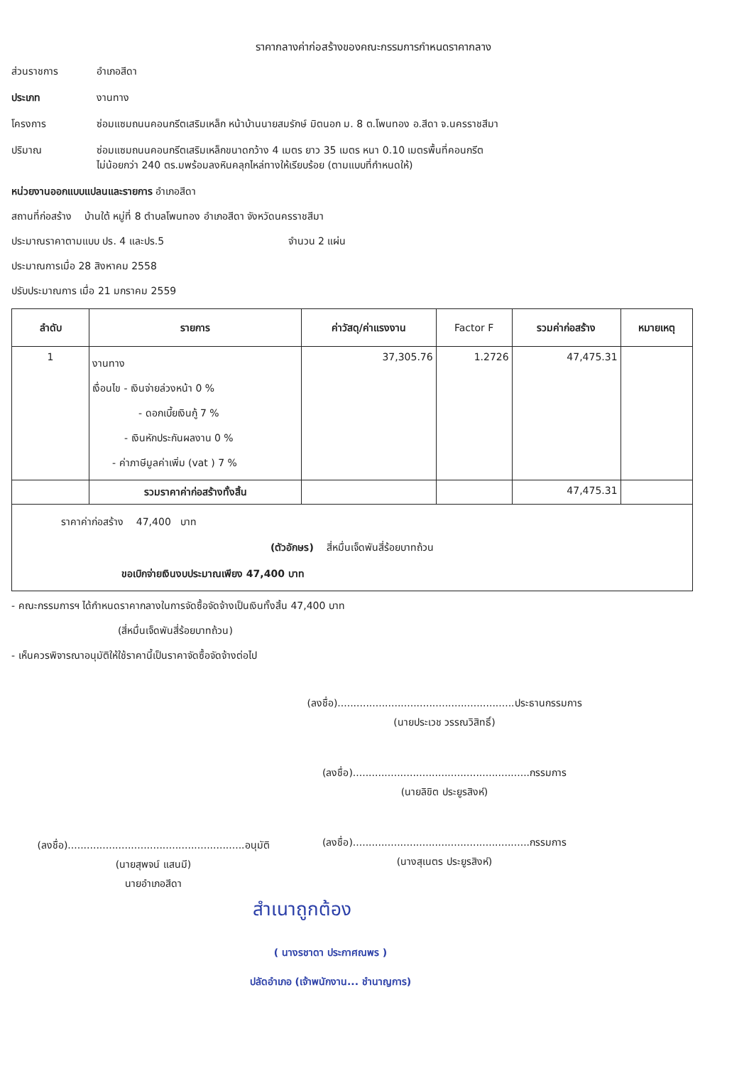ราคากลางค่าก่อสร้างของคณะกรรมการกำหนดราคากลาง
ส่วนราชการ อำเภอสีดา
ประเภท งานทาง
โครงการ ซ่อมแซมถนนคอนกรีตเสริมเหล็ก หน้าบ้านนายสมรักษ์ มิตนอก ม. 8 ต.โพนทอง อ.สีดา จ.นครราชสีมา
ปริมาณ ซ่อมแซมถนนคอนกรีตเสริมเหล็กขนาดกว้าง 4 เมตร ยาว 35 เมตร หนา 0.10 เมตรพื้นที่คอนกรีต
ไม่น้อยกว่า 240 ตร.มพร้อมลงหินคลุกไหล่ทางให้เรียบร้อย (ตามแบบที่กำหนดให้)
หน่วยงานออกแบบแปลนและรายการ อำเภอสีดา
สถานที่ก่อสร้าง บ้านใต้ หมู่ที่ 8 ตำบลโพนทอง อำเภอสีดา จังหวัดนครราชสีมา
ประมาณราคาตามแบบ ปร. 4 และปร.5 จำนวน 2 แผ่น
ประมาณการเมื่อ 28 สิงหาคม 2558
ปรับประมาณการ เมื่อ 21 มกราคม 2559
| ลำดับ | รายการ | ค่าวัสดุ/ค่าแรงงาน | Factor F | รวมค่าก่อสร้าง | หมายเหตุ |
| --- | --- | --- | --- | --- | --- |
| 1 | งานทาง เงื่อนไข - เงินจ่ายล่วงหน้า 0 % - ดอกเบี้ยเงินกู้ 7 % - เงินหักประกันผลงาน 0 % - ค่าภาษีมูลค่าเพิ่ม (vat ) 7 % | 37,305.76 | 1.2726 | 47,475.31 | |
| | รวมราคาค่าก่อสร้างทั้งสิ้น | | | 47,475.31 | |
| ราคาค่าก่อสร้าง 47,400 บาท (ตัวอักษร) สี่หมื่นเจ็ดพันสี่ร้อยบาทถ้วน ขอเบิกจ่ายเงินงบประมาณเพียง 47,400 บาท | | | | | |
- คณะกรรมการฯ ได้กำหนดราคากลางในการจัดซื้อจัดจ้างเป็นเงินทั้งสิ้น 47,400 บาท
(สี่หมื่นเจ็ดพันสี่ร้อยบาทถ้วน)
- เห็นควรพิจารณาอนุมัติให้ใช้ราคานี้เป็นราคาจัดซื้อจัดจ้างต่อไป
(ลงชื่อ)........................................................อนุมัติ
(นายสุพจน์ แสนมี)
นายอำเภอสีดา
(ลงชื่อ)........................................................ประธานกรรมการ
(นายประเวช วรรณวิสิทธิ์)
(ลงชื่อ)........................................................กรรมการ
(นายลิขิต ประยูรสิงห์)
(ลงชื่อ)........................................................กรรมการ
(นางสุเนตร ประยูรสิงห์)
สำเนาถูกต้อง
( นางรชาดา ประกาศณพร )
ปลัดอำเภอ (เจ้าพนักงาน... ชำนาญการ)